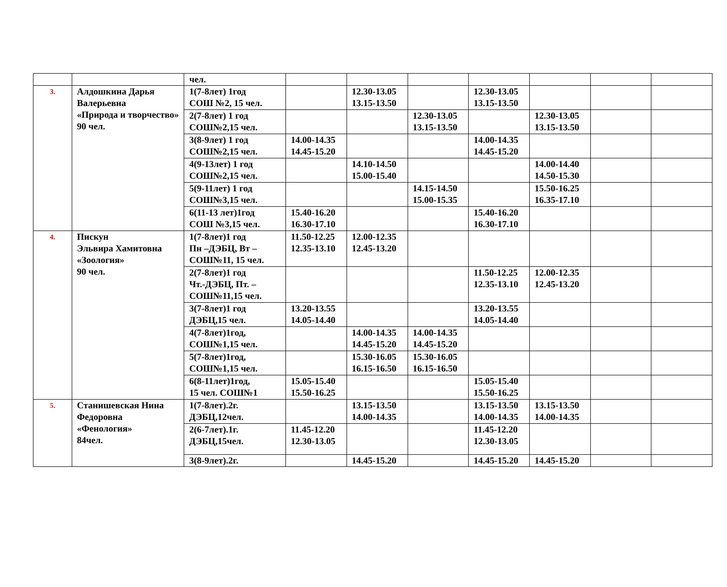| | | чел. | | | | | | | |
| 3. | Алдошкина Дарья Валерьевна «Природа и творчество» 90 чел. | 1(7-8лет) 1год СОШ №2, 15 чел. | | 12.30-13.05 13.15-13.50 | | 12.30-13.05 13.15-13.50 | | | |
| | | 2(7-8лет) 1 год СОШ№2,15 чел. | | | 12.30-13.05 13.15-13.50 | | 12.30-13.05 13.15-13.50 | | |
| | | 3(8-9лет) 1 год СОШ№2,15 чел. | 14.00-14.35 14.45-15.20 | | | 14.00-14.35 14.45-15.20 | | | |
| | | 4(9-13лет) 1 год СОШ№2,15 чел. | | 14.10-14.50 15.00-15.40 | | | 14.00-14.40 14.50-15.30 | | |
| | | 5(9-11лет) 1 год СОШ№3,15 чел. | | | 14.15-14.50 15.00-15.35 | | 15.50-16.25 16.35-17.10 | | |
| | | 6(11-13 лет)1год СОШ №3,15 чел. | 15.40-16.20 16.30-17.10 | | | 15.40-16.20 16.30-17.10 | | | |
| 4. | Пискун Эльвира Хамитовна «Зоология» 90 чел. | 1(7-8лет)1 год Пн –ДЭБЦ, Вт –СОШ№11, 15 чел. | 11.50-12.25 12.35-13.10 | 12.00-12.35 12.45-13.20 | | | | | |
| | | 2(7-8лет)1 год Чт.-ДЭБЦ, Пт. –СОШ№11,15 чел. | | | | 11.50-12.25 12.35-13.10 | 12.00-12.35 12.45-13.20 | | |
| | | 3(7-8лет)1 год ДЭБЦ,15 чел. | 13.20-13.55 14.05-14.40 | | | 13.20-13.55 14.05-14.40 | | | |
| | | 4(7-8лет)1год, СОШ№1,15 чел. | | 14.00-14.35 14.45-15.20 | 14.00-14.35 14.45-15.20 | | | | |
| | | 5(7-8лет)1год, СОШ№1,15 чел. | | 15.30-16.05 16.15-16.50 | 15.30-16.05 16.15-16.50 | | | | |
| | | 6(8-11лет)1год, 15 чел. СОШ№1 | 15.05-15.40 15.50-16.25 | | | 15.05-15.40 15.50-16.25 | | | |
| 5. | Станишевская Нина Федоровна «Фенология» 84чел. | 1(7-8лет).2г. ДЭБЦ,12чел. | | 13.15-13.50 14.00-14.35 | | 13.15-13.50 14.00-14.35 | 13.15-13.50 14.00-14.35 | | |
| | | 2(6-7лет).1г. ДЭБЦ,15чел. | 11.45-12.20 12.30-13.05 | | | 11.45-12.20 12.30-13.05 | | | |
| | | 3(8-9лет).2г. | | 14.45-15.20 | | 14.45-15.20 | 14.45-15.20 | | |